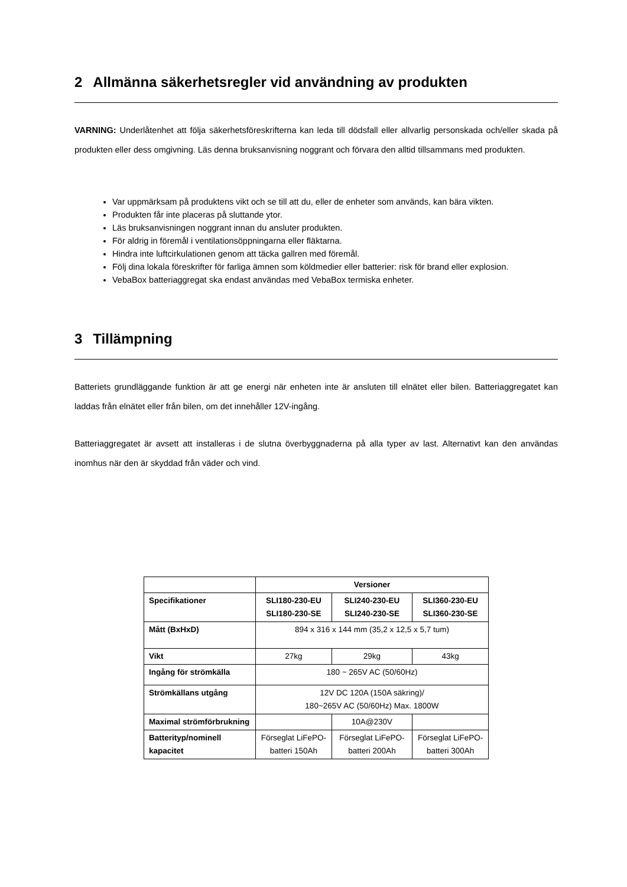2 Allmänna säkerhetsregler vid användning av produkten
VARNING: Underlåtenhet att följa säkerhetsföreskrifterna kan leda till dödsfall eller allvarlig personskada och/eller skada på produkten eller dess omgivning. Läs denna bruksanvisning noggrant och förvara den alltid tillsammans med produkten.
Var uppmärksam på produktens vikt och se till att du, eller de enheter som används, kan bära vikten.
Produkten får inte placeras på sluttande ytor.
Läs bruksanvisningen noggrant innan du ansluter produkten.
För aldrig in föremål i ventilationsöppningarna eller fläktarna.
Hindra inte luftcirkulationen genom att täcka gallren med föremål.
Följ dina lokala föreskrifter för farliga ämnen som köldmedier eller batterier: risk för brand eller explosion.
VebaBox batteriaggregat ska endast användas med VebaBox termiska enheter.
3 Tillämpning
Batteriets grundläggande funktion är att ge energi när enheten inte är ansluten till elnätet eller bilen. Batteriaggregatet kan laddas från elnätet eller från bilen, om det innehåller 12V-ingång.
Batteriaggregatet är avsett att installeras i de slutna överbyggnaderna på alla typer av last. Alternativt kan den användas inomhus när den är skyddad från väder och vind.
| | Versioner | | |
| Specifikationer | SLI180-230-EU SLI180-230-SE | SLI240-230-EU SLI240-230-SE | SLI360-230-EU SLI360-230-SE |
| Mått (BxHxD) | 894 x 316 x 144 mm (35,2 x 12,5 x 5,7 tum) | | |
| Vikt | 27kg | 29kg | 43kg |
| Ingång för strömkälla | 180 ~ 265V AC (50/60Hz) | | |
| Strömkällans utgång | 12V DC 120A (150A säkring)/ 180~265V AC (50/60Hz) Max. 1800W | | |
| Maximal strömförbrukning | | 10A@230V | |
| Batterityp/nominell kapacitet | Förseglat LiFePO-batteri 150Ah | Förseglat LiFePO-batteri 200Ah | Förseglat LiFePO-batteri 300Ah |